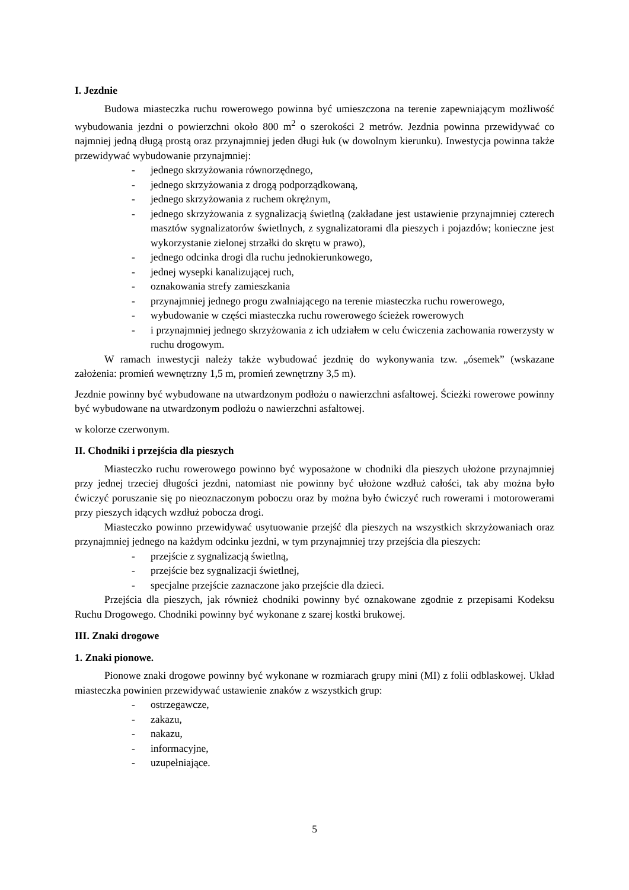I. Jezdnie
Budowa miasteczka ruchu rowerowego powinna być umieszczona na terenie zapewniającym możliwość wybudowania jezdni o powierzchni około 800 m<sup>2</sup> o szerokości 2 metrów. Jezdnia powinna przewidywać co najmniej jedną długą prostą oraz przynajmniej jeden długi łuk (w dowolnym kierunku). Inwestycja powinna także przewidywać wybudowanie przynajmniej:
- jednego skrzyżowania równorzędnego,
- jednego skrzyżowania z drogą podporządkowaną,
- jednego skrzyżowania z ruchem okrężnym,
- jednego skrzyżowania z sygnalizacją świetlną (zakładane jest ustawienie przynajmniej czterech masztów sygnalizatorów świetlnych, z sygnalizatorami dla pieszych i pojazdów; konieczne jest wykorzystanie zielonej strzałki do skrętu w prawo),
- jednego odcinka drogi dla ruchu jednokierunkowego,
- jednej wysepki kanalizującej ruch,
- oznakowania strefy zamieszkania
- przynajmniej jednego progu zwalniającego na terenie miasteczka ruchu rowerowego,
- wybudowanie w części miasteczka ruchu rowerowego ścieżek rowerowych
- i przynajmniej jednego skrzyżowania z ich udziałem w celu ćwiczenia zachowania rowerzysty w ruchu drogowym.
W ramach inwestycji należy także wybudować jezdnię do wykonywania tzw. „ósemek” (wskazane założenia: promień wewnętrzny 1,5 m, promień zewnętrzny 3,5 m).
Jezdnie powinny być wybudowane na utwardzonym podłożu o nawierzchni asfaltowej. Ścieżki rowerowe powinny być wybudowane na utwardzonym podłożu o nawierzchni asfaltowej.
w kolorze czerwonym.
II. Chodniki i przejścia dla pieszych
Miasteczko ruchu rowerowego powinno być wyposażone w chodniki dla pieszych ułożone przynajmniej przy jednej trzeciej długości jezdni, natomiast nie powinny być ułożone wzdłuż całości, tak aby można było ćwiczyć poruszanie się po nieoznaczonym poboczu oraz by można było ćwiczyć ruch rowerami i motorowerami przy pieszych idących wzdłuż pobocza drogi.
Miasteczko powinno przewidywać usytuowanie przejść dla pieszych na wszystkich skrzyżowaniach oraz przynajmniej jednego na każdym odcinku jezdni, w tym przynajmniej trzy przejścia dla pieszych:
- przejście z sygnalizacją świetlną,
- przejście bez sygnalizacji świetlnej,
- specjalne przejście zaznaczone jako przejście dla dzieci.
Przejścia dla pieszych, jak również chodniki powinny być oznakowane zgodnie z przepisami Kodeksu Ruchu Drogowego. Chodniki powinny być wykonane z szarej kostki brukowej.
III. Znaki drogowe
1. Znaki pionowe.
Pionowe znaki drogowe powinny być wykonane w rozmiarach grupy mini (MI) z folii odblaskowej. Układ miasteczka powinien przewidywać ustawienie znaków z wszystkich grup:
- ostrzegawcze,
- zakazu,
- nakazu,
- informacyjne,
- uzupełniające.
5